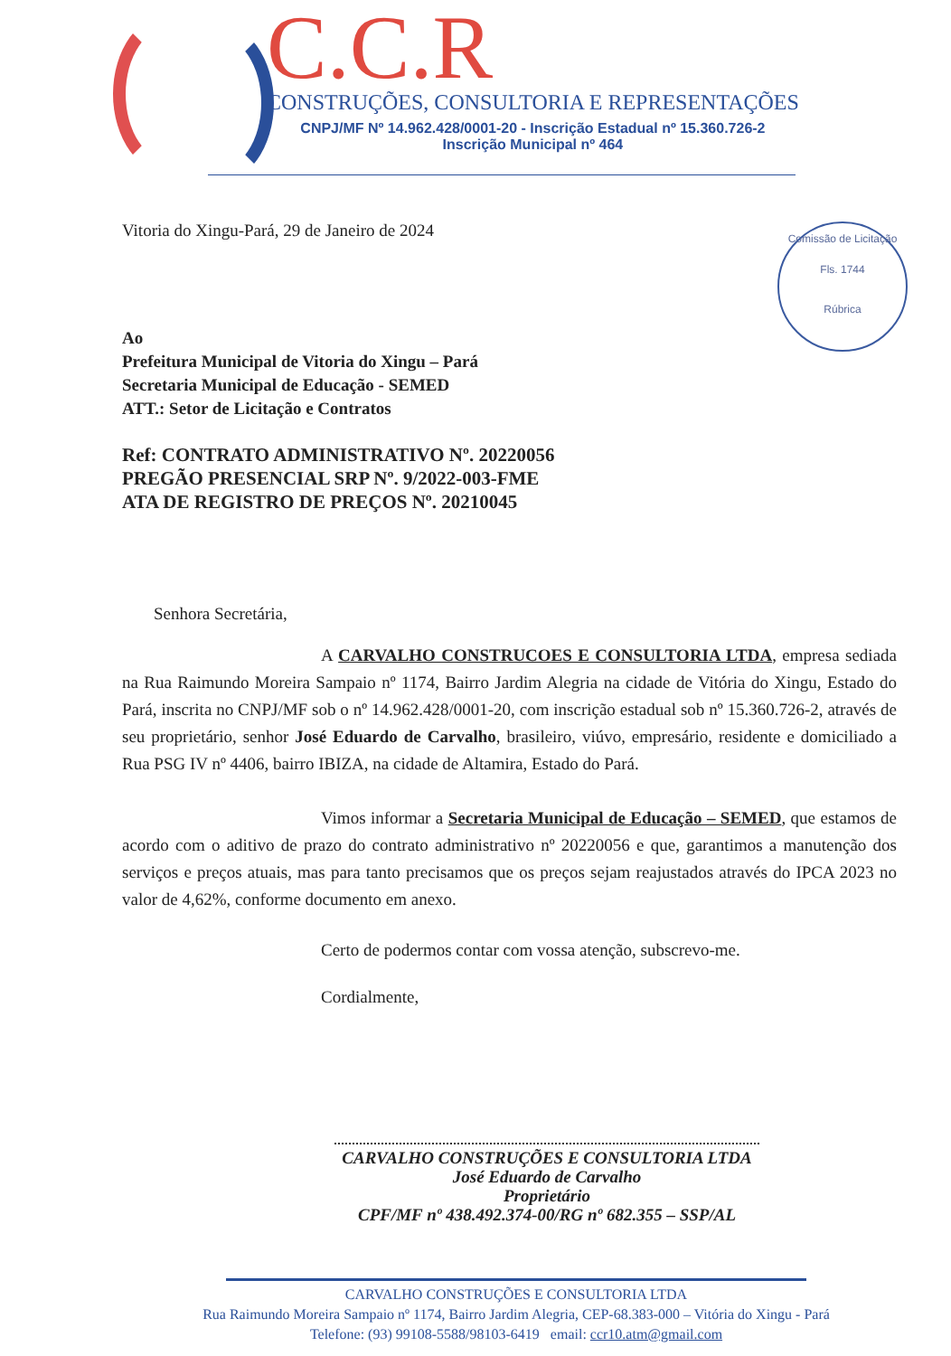C.C.R
CONSTRUÇÕES, CONSULTORIA E REPRESENTAÇÕES
CNPJ/MF Nº 14.962.428/0001-20 - Inscrição Estadual nº 15.360.726-2
Inscrição Municipal nº 464
Comissão de Licitação
Fls. 1744
Rúbrica
Vitoria do Xingu-Pará, 29 de Janeiro de 2024
Ao
Prefeitura Municipal de Vitoria do Xingu – Pará
Secretaria Municipal de Educação - SEMED
ATT.: Setor de Licitação e Contratos
Ref: CONTRATO ADMINISTRATIVO Nº. 20220056
PREGÃO PRESENCIAL SRP Nº. 9/2022-003-FME
ATA DE REGISTRO DE PREÇOS Nº. 20210045
Senhora Secretária,
A CARVALHO CONSTRUCOES E CONSULTORIA LTDA, empresa sediada na Rua Raimundo Moreira Sampaio nº 1174, Bairro Jardim Alegria na cidade de Vitória do Xingu, Estado do Pará, inscrita no CNPJ/MF sob o nº 14.962.428/0001-20, com inscrição estadual sob nº 15.360.726-2, através de seu proprietário, senhor José Eduardo de Carvalho, brasileiro, viúvo, empresário, residente e domiciliado a Rua PSG IV nº 4406, bairro IBIZA, na cidade de Altamira, Estado do Pará.
Vimos informar a Secretaria Municipal de Educação – SEMED, que estamos de acordo com o aditivo de prazo do contrato administrativo nº 20220056 e que, garantimos a manutenção dos serviços e preços atuais, mas para tanto precisamos que os preços sejam reajustados através do IPCA 2023 no valor de 4,62%, conforme documento em anexo.
Certo de podermos contar com vossa atenção, subscrevo-me.
Cordialmente,
CARVALHO CONSTRUÇÕES E CONSULTORIA LTDA
José Eduardo de Carvalho
Proprietário
CPF/MF nº 438.492.374-00/RG nº 682.355 – SSP/AL
CARVALHO CONSTRUÇÕES E CONSULTORIA LTDA
Rua Raimundo Moreira Sampaio nº 1174, Bairro Jardim Alegria, CEP-68.383-000 – Vitória do Xingu - Pará
Telefone: (93) 99108-5588/98103-6419 email: ccr10.atm@gmail.com